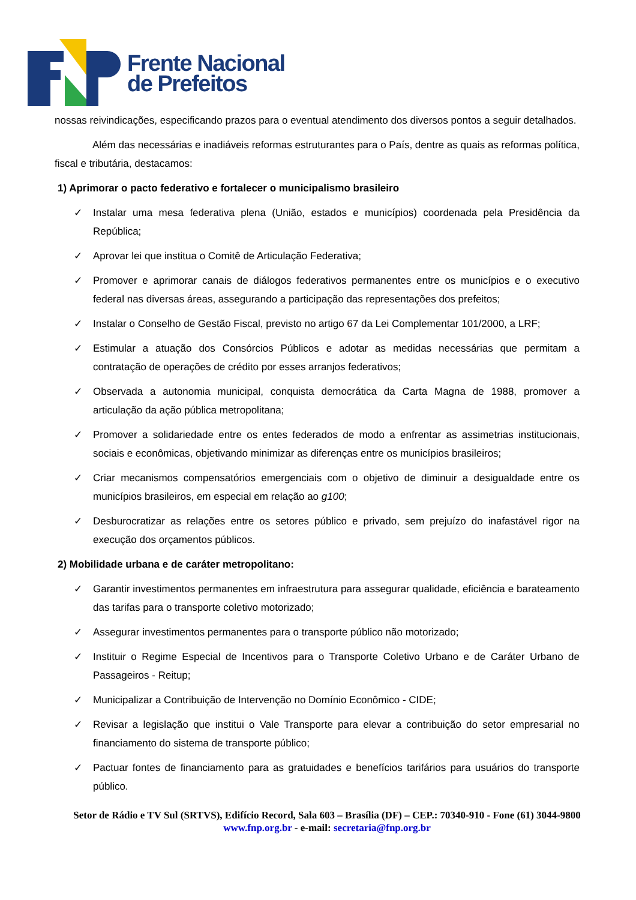Frente Nacional
de Prefeitos
nossas reivindicações, especificando prazos para o eventual atendimento dos diversos pontos a seguir detalhados.
Além das necessárias e inadiáveis reformas estruturantes para o País, dentre as quais as reformas política, fiscal e tributária, destacamos:
1) Aprimorar o pacto federativo e fortalecer o municipalismo brasileiro
✓ Instalar uma mesa federativa plena (União, estados e municípios) coordenada pela Presidência da República;
✓ Aprovar lei que institua o Comitê de Articulação Federativa;
✓ Promover e aprimorar canais de diálogos federativos permanentes entre os municípios e o executivo federal nas diversas áreas, assegurando a participação das representações dos prefeitos;
✓ Instalar o Conselho de Gestão Fiscal, previsto no artigo 67 da Lei Complementar 101/2000, a LRF;
✓ Estimular a atuação dos Consórcios Públicos e adotar as medidas necessárias que permitam a contratação de operações de crédito por esses arranjos federativos;
✓ Observada a autonomia municipal, conquista democrática da Carta Magna de 1988, promover a articulação da ação pública metropolitana;
✓ Promover a solidariedade entre os entes federados de modo a enfrentar as assimetrias institucionais, sociais e econômicas, objetivando minimizar as diferenças entre os municípios brasileiros;
✓ Criar mecanismos compensatórios emergenciais com o objetivo de diminuir a desigualdade entre os municípios brasileiros, em especial em relação ao g100;
✓ Desburocratizar as relações entre os setores público e privado, sem prejuízo do inafastável rigor na execução dos orçamentos públicos.
2) Mobilidade urbana e de caráter metropolitano:
✓ Garantir investimentos permanentes em infraestrutura para assegurar qualidade, eficiência e barateamento das tarifas para o transporte coletivo motorizado;
✓ Assegurar investimentos permanentes para o transporte público não motorizado;
✓ Instituir o Regime Especial de Incentivos para o Transporte Coletivo Urbano e de Caráter Urbano de Passageiros - Reitup;
✓ Municipalizar a Contribuição de Intervenção no Domínio Econômico - CIDE;
✓ Revisar a legislação que institui o Vale Transporte para elevar a contribuição do setor empresarial no financiamento do sistema de transporte público;
✓ Pactuar fontes de financiamento para as gratuidades e benefícios tarifários para usuários do transporte público.
Setor de Rádio e TV Sul (SRTVS), Edifício Record, Sala 603 – Brasília (DF) – CEP.: 70340-910 - Fone (61) 3044-9800
www.fnp.org.br - e-mail: secretaria@fnp.org.br